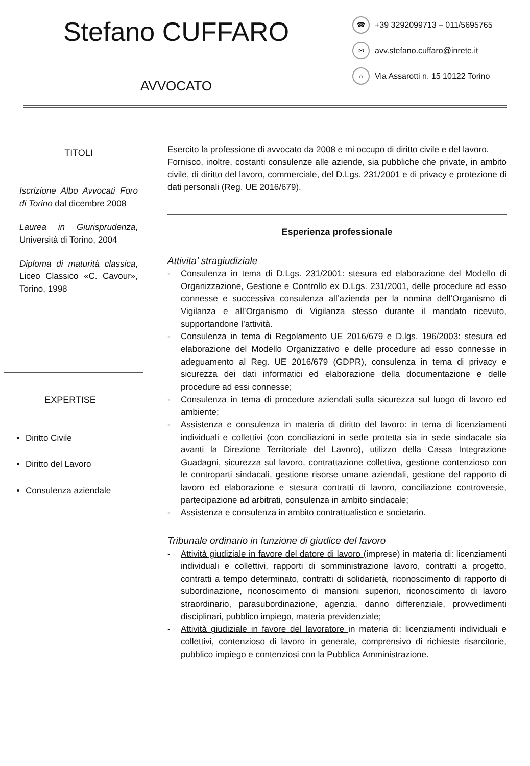Stefano CUFFARO
AVVOCATO
☎ +39 3292099713 – 011/5695765
✉ avv.stefano.cuffaro@inrete.it
⌂ Via Assarotti n. 15 10122 Torino
TITOLI
Iscrizione Albo Avvocati Foro di Torino dal dicembre 2008
Laurea in Giurisprudenza, Università di Torino, 2004
Diploma di maturità classica, Liceo Classico «C. Cavour», Torino, 1998
EXPERTISE
Diritto Civile
Diritto del Lavoro
Consulenza aziendale
Esercito la professione di avvocato da 2008 e mi occupo di diritto civile e del lavoro.
Fornisco, inoltre, costanti consulenze alle aziende, sia pubbliche che private, in ambito civile, di diritto del lavoro, commerciale, del D.Lgs. 231/2001 e di privacy e protezione di dati personali (Reg. UE 2016/679).
Esperienza professionale
Attivita’ stragiudiziale
- Consulenza in tema di D.Lgs. 231/2001: stesura ed elaborazione del Modello di Organizzazione, Gestione e Controllo ex D.Lgs. 231/2001, delle procedure ad esso connesse e successiva consulenza all’azienda per la nomina dell’Organismo di Vigilanza e all’Organismo di Vigilanza stesso durante il mandato ricevuto, supportandone l’attività.
- Consulenza in tema di Regolamento UE 2016/679 e D.lgs. 196/2003: stesura ed elaborazione del Modello Organizzativo e delle procedure ad esso connesse in adeguamento al Reg. UE 2016/679 (GDPR), consulenza in tema di privacy e sicurezza dei dati informatici ed elaborazione della documentazione e delle procedure ad essi connesse;
- Consulenza in tema di procedure aziendali sulla sicurezza sul luogo di lavoro ed ambiente;
- Assistenza e consulenza in materia di diritto del lavoro: in tema di licenziamenti individuali e collettivi (con conciliazioni in sede protetta sia in sede sindacale sia avanti la Direzione Territoriale del Lavoro), utilizzo della Cassa Integrazione Guadagni, sicurezza sul lavoro, contrattazione collettiva, gestione contenzioso con le controparti sindacali, gestione risorse umane aziendali, gestione del rapporto di lavoro ed elaborazione e stesura contratti di lavoro, conciliazione controversie, partecipazione ad arbitrati, consulenza in ambito sindacale;
- Assistenza e consulenza in ambito contrattualistico e societario.
Tribunale ordinario in funzione di giudice del lavoro
- Attività giudiziale in favore del datore di lavoro (imprese) in materia di: licenziamenti individuali e collettivi, rapporti di somministrazione lavoro, contratti a progetto, contratti a tempo determinato, contratti di solidarietà, riconoscimento di rapporto di subordinazione, riconoscimento di mansioni superiori, riconoscimento di lavoro straordinario, parasubordinazione, agenzia, danno differenziale, provvedimenti disciplinari, pubblico impiego, materia previdenziale;
- Attività giudiziale in favore del lavoratore in materia di: licenziamenti individuali e collettivi, contenzioso di lavoro in generale, comprensivo di richieste risarcitorie, pubblico impiego e contenziosi con la Pubblica Amministrazione.